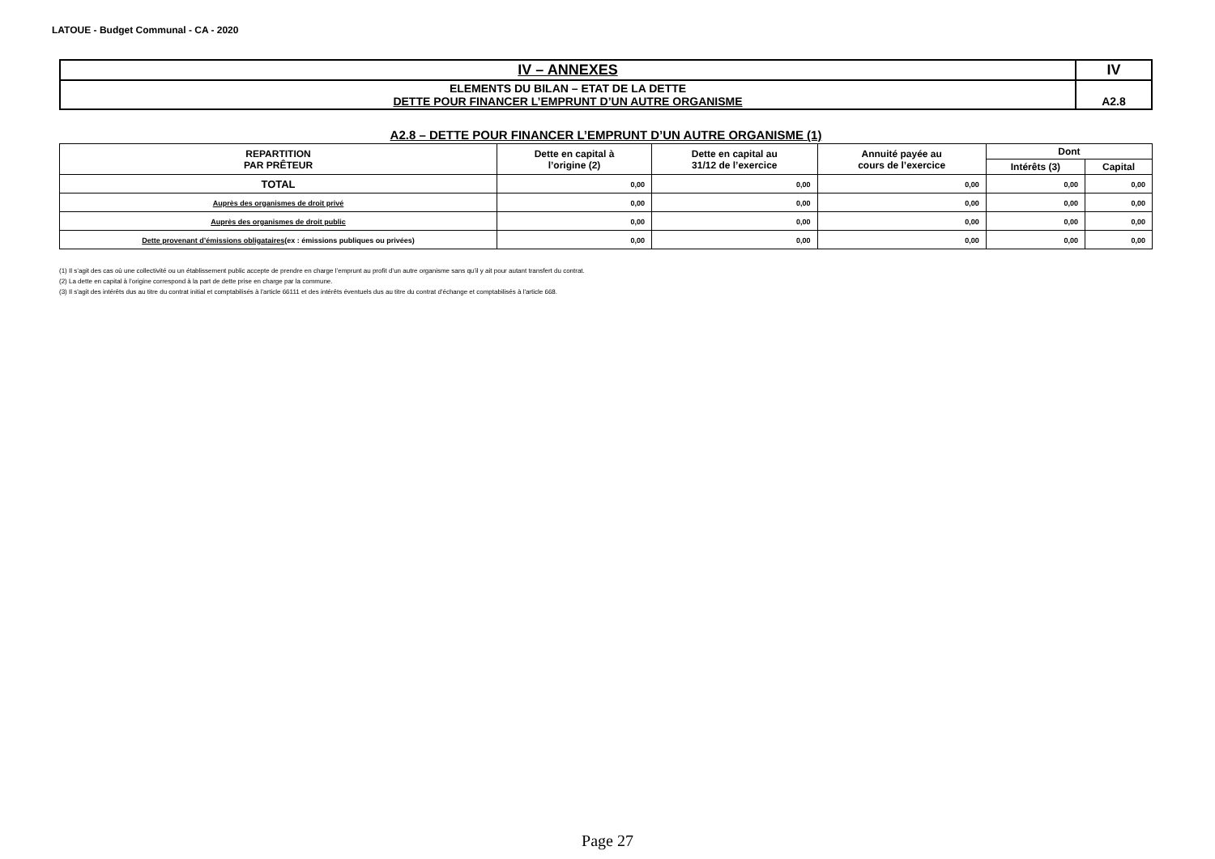LATOUE - Budget Communal - CA - 2020
| IV – ANNEXES | IV |
| ELEMENTS DU BILAN – ETAT DE LA DETTE DETTE POUR FINANCER L’EMPRUNT D’UN AUTRE ORGANISME | A2.8 |
A2.8 – DETTE POUR FINANCER L’EMPRUNT D’UN AUTRE ORGANISME (1)
| REPARTITION PAR PRÊTEUR | Dette en capital à l’origine (2) | Dette en capital au 31/12 de l’exercice | Annuité payée au cours de l’exercice | Dont | |
| --- | --- | --- | --- | --- | --- |
| | | | | Intérêts (3) | Capital |
| TOTAL | 0,00 | 0,00 | 0,00 | 0,00 | 0,00 |
| Auprès des organismes de droit privé | 0,00 | 0,00 | 0,00 | 0,00 | 0,00 |
| Auprès des organismes de droit public | 0,00 | 0,00 | 0,00 | 0,00 | 0,00 |
| Dette provenant d’émissions obligataires (ex : émissions publiques ou privées) | 0,00 | 0,00 | 0,00 | 0,00 | 0,00 |
(1) Il s’agit des cas où une collectivité ou un établissement public accepte de prendre en charge l’emprunt au profit d’un autre organisme sans qu’il y ait pour autant transfert du contrat.
(2) La dette en capital à l’origine correspond à la part de dette prise en charge par la commune.
(3) Il s'agit des intérêts dus au titre du contrat initial et comptabilisés à l'article 66111 et des intérêts éventuels dus au titre du contrat d'échange et comptabilisés à l'article 668.
Page 27